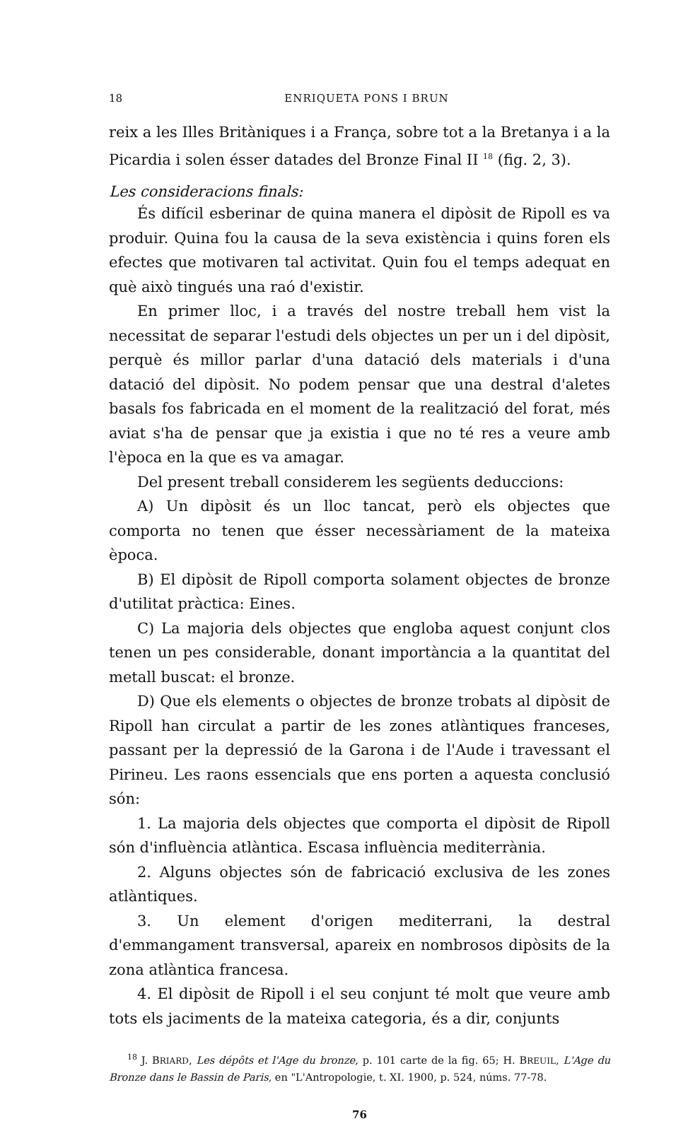18 ENRIQUETA PONS I BRUN
reix a les Illes Britàniques i a França, sobre tot a la Bretanya i a la Picardia i solen ésser datades del Bronze Final II <sup>18</sup> (fig. 2, 3).
Les consideracions finals:
És difícil esberinar de quina manera el dipòsit de Ripoll es va produir. Quina fou la causa de la seva existència i quins foren els efectes que motivaren tal activitat. Quin fou el temps adequat en què això tingués una raó d'existir.
En primer lloc, i a través del nostre treball hem vist la necessitat de separar l'estudi dels objectes un per un i del dipòsit, perquè és millor parlar d'una datació dels materials i d'una datació del dipòsit. No podem pensar que una destral d'aletes basals fos fabricada en el moment de la realització del forat, més aviat s'ha de pensar que ja existia i que no té res a veure amb l'època en la que es va amagar.
Del present treball considerem les següents deduccions:
A) Un dipòsit és un lloc tancat, però els objectes que comporta no tenen que ésser necessàriament de la mateixa època.
B) El dipòsit de Ripoll comporta solament objectes de bronze d'utilitat pràctica: Eines.
C) La majoria dels objectes que engloba aquest conjunt clos tenen un pes considerable, donant importància a la quantitat del metall buscat: el bronze.
D) Que els elements o objectes de bronze trobats al dipòsit de Ripoll han circulat a partir de les zones atlàntiques franceses, passant per la depressió de la Garona i de l'Aude i travessant el Pirineu. Les raons essencials que ens porten a aquesta conclusió són:
1. La majoria dels objectes que comporta el dipòsit de Ripoll són d'influència atlàntica. Escasa influència mediterrània.
2. Alguns objectes són de fabricació exclusiva de les zones atlàntiques.
3. Un element d'origen mediterrani, la destral d'emmangament transversal, apareix en nombrosos dipòsits de la zona atlàntica francesa.
4. El dipòsit de Ripoll i el seu conjunt té molt que veure amb tots els jaciments de la mateixa categoria, és a dir, conjunts
<sup>18</sup> J. BRIARD, Les dépôts et l'Age du bronze, p. 101 carte de la fig. 65; H. BREUIL, L'Age du Bronze dans le Bassin de Paris, en "L'Antropologie, t. XI. 1900, p. 524, núms. 77-78.
76